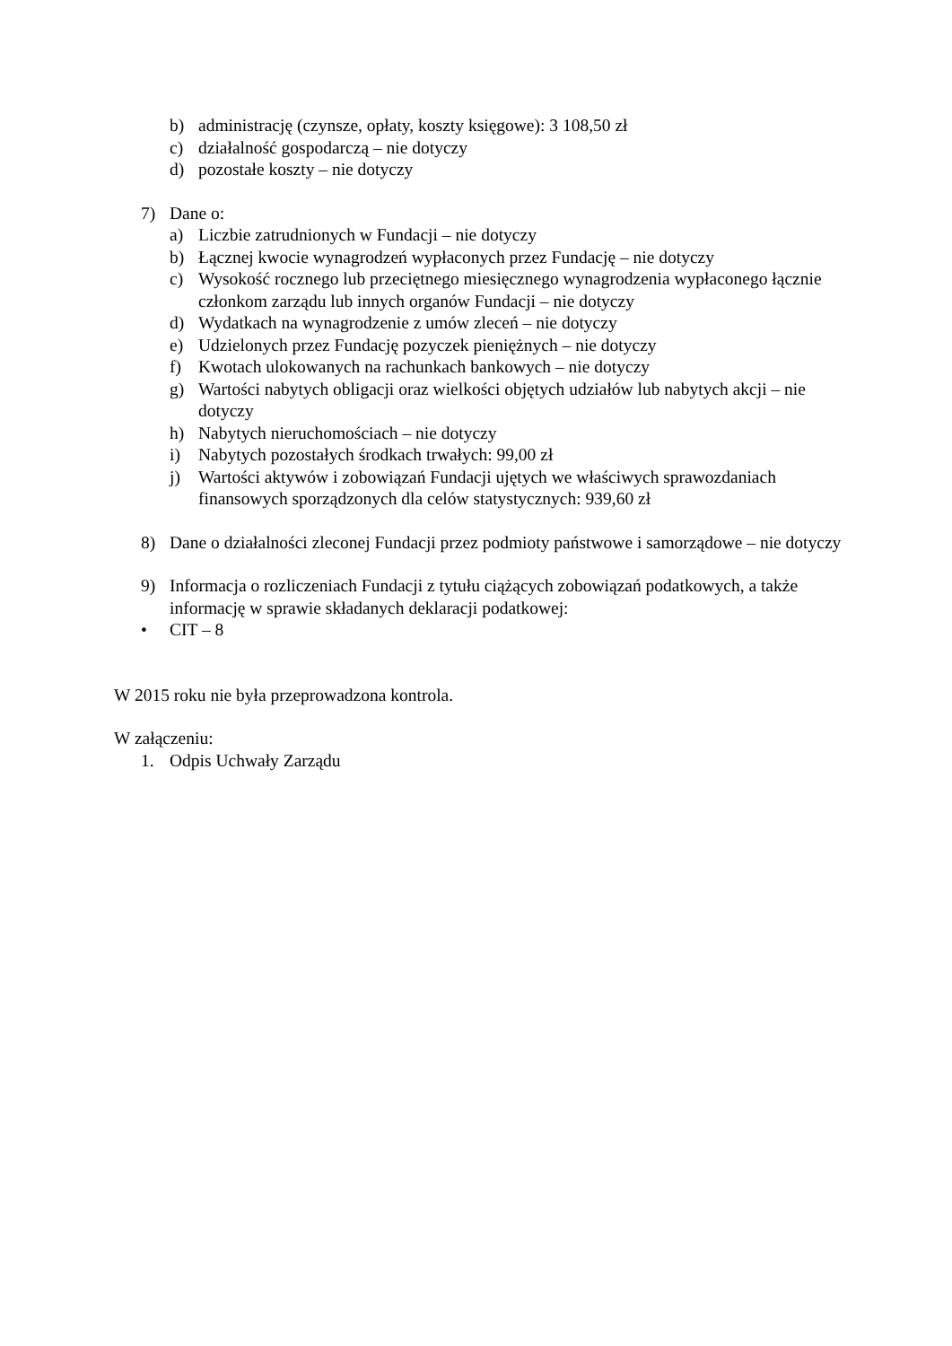b) administrację (czynsze, opłaty, koszty księgowe): 3 108,50 zł
c) działalność gospodarczą – nie dotyczy
d) pozostałe koszty – nie dotyczy
7) Dane o:
a) Liczbie zatrudnionych w Fundacji – nie dotyczy
b) Łącznej kwocie wynagrodzeń wypłaconych przez Fundację – nie dotyczy
c) Wysokość rocznego lub przeciętnego miesięcznego wynagrodzenia wypłaconego łącznie członkom zarządu lub innych organów Fundacji – nie dotyczy
d) Wydatkach na wynagrodzenie z umów zleceń – nie dotyczy
e) Udzielonych przez Fundację pozyczek pieniężnych – nie dotyczy
f) Kwotach ulokowanych na rachunkach bankowych – nie dotyczy
g) Wartości nabytych obligacji oraz wielkości objętych udziałów lub nabytych akcji – nie dotyczy
h) Nabytych nieruchomościach – nie dotyczy
i) Nabytych pozostałych środkach trwałych: 99,00 zł
j) Wartości aktywów i zobowiązań Fundacji ujętych we właściwych sprawozdaniach finansowych sporządzonych dla celów statystycznych: 939,60 zł
8) Dane o działalności zleconej Fundacji przez podmioty państwowe i samorządowe – nie dotyczy
9) Informacja o rozliczeniach Fundacji z tytułu ciążących zobowiązań podatkowych, a także informację w sprawie składanych deklaracji podatkowej:
• CIT – 8
W 2015 roku nie była przeprowadzona kontrola.
W załączeniu:
1. Odpis Uchwały Zarządu